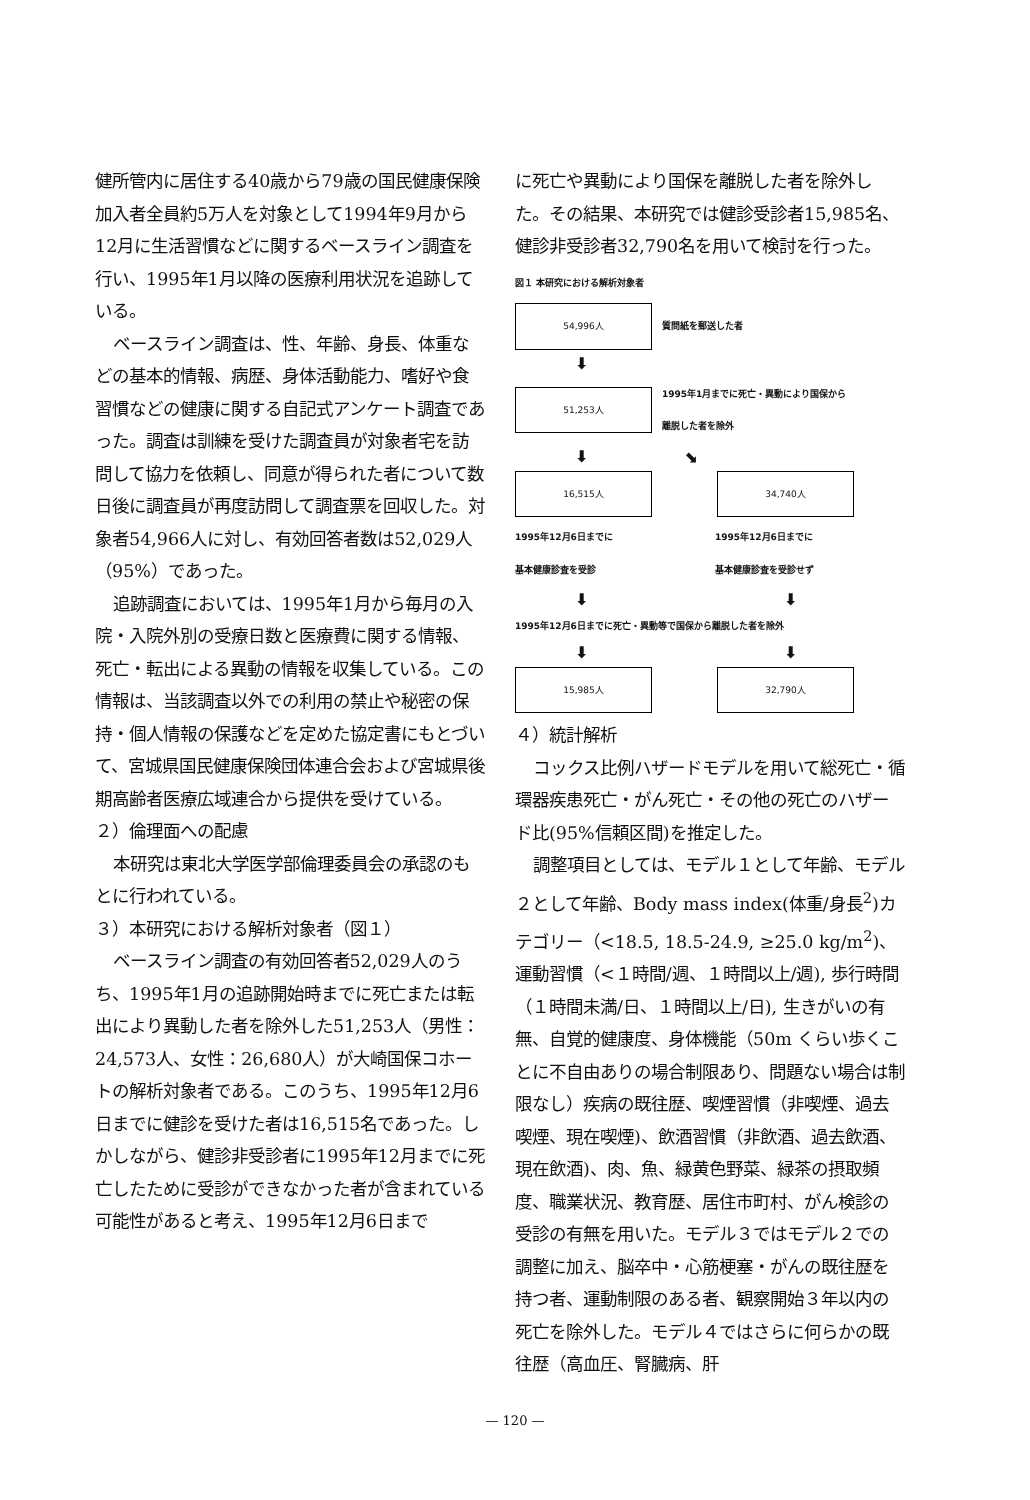健所管内に居住する40歳から79歳の国民健康保険加入者全員約5万人を対象として1994年9月から12月に生活習慣などに関するベースライン調査を行い、1995年1月以降の医療利用状況を追跡している。
ベースライン調査は、性、年齢、身長、体重などの基本的情報、病歴、身体活動能力、嗜好や食習慣などの健康に関する自記式アンケート調査であった。調査は訓練を受けた調査員が対象者宅を訪問して協力を依頼し、同意が得られた者について数日後に調査員が再度訪問して調査票を回収した。対象者54,966人に対し、有効回答者数は52,029人（95%）であった。
追跡調査においては、1995年1月から毎月の入院・入院外別の受療日数と医療費に関する情報、死亡・転出による異動の情報を収集している。この情報は、当該調査以外での利用の禁止や秘密の保持・個人情報の保護などを定めた協定書にもとづいて、宮城県国民健康保険団体連合会および宮城県後期高齢者医療広域連合から提供を受けている。
２）倫理面への配慮
本研究は東北大学医学部倫理委員会の承認のもとに行われている。
３）本研究における解析対象者（図１）
ベースライン調査の有効回答者52,029人のうち、1995年1月の追跡開始時までに死亡または転出により異動した者を除外した51,253人（男性：24,573人、女性：26,680人）が大崎国保コホートの解析対象者である。このうち、1995年12月6日までに健診を受けた者は16,515名であった。しかしながら、健診非受診者に1995年12月までに死亡したために受診ができなかった者が含まれている可能性があると考え、1995年12月6日まで
に死亡や異動により国保を離脱した者を除外した。その結果、本研究では健診受診者15,985名、健診非受診者32,790名を用いて検討を行った。
図１ 本研究における解析対象者
54,996人
質問紙を郵送した者
⬇
51,253人
1995年1月までに死亡・異動により国保から
離脱した者を除外
⬇ ⬊
16,515人 34,740人
1995年12月6日までに
基本健康診査を受診
1995年12月6日までに
基本健康診査を受診せず
⬇ ⬇
1995年12月6日までに死亡・異動等で国保から離脱した者を除外
⬇ ⬇
15,985人 32,790人
４）統計解析
コックス比例ハザードモデルを用いて総死亡・循環器疾患死亡・がん死亡・その他の死亡のハザード比(95%信頼区間)を推定した。
調整項目としては、モデル１として年齢、モデル２として年齢、Body mass index(体重/身長<sup>2</sup>)カテゴリー（<18.5, 18.5-24.9, ≥25.0 kg/m<sup>2</sup>)、運動習慣（<１時間/週、１時間以上/週), 歩行時間（１時間未満/日、１時間以上/日), 生きがいの有無、自覚的健康度、身体機能（50m くらい歩くことに不自由ありの場合制限あり、問題ない場合は制限なし）疾病の既往歴、喫煙習慣（非喫煙、過去喫煙、現在喫煙)、飲酒習慣（非飲酒、過去飲酒、現在飲酒)、肉、魚、緑黄色野菜、緑茶の摂取頻度、職業状況、教育歴、居住市町村、がん検診の受診の有無を用いた。モデル３ではモデル２での調整に加え、脳卒中・心筋梗塞・がんの既往歴を持つ者、運動制限のある者、観察開始３年以内の死亡を除外した。モデル４ではさらに何らかの既往歴（高血圧、腎臓病、肝
— 120 —